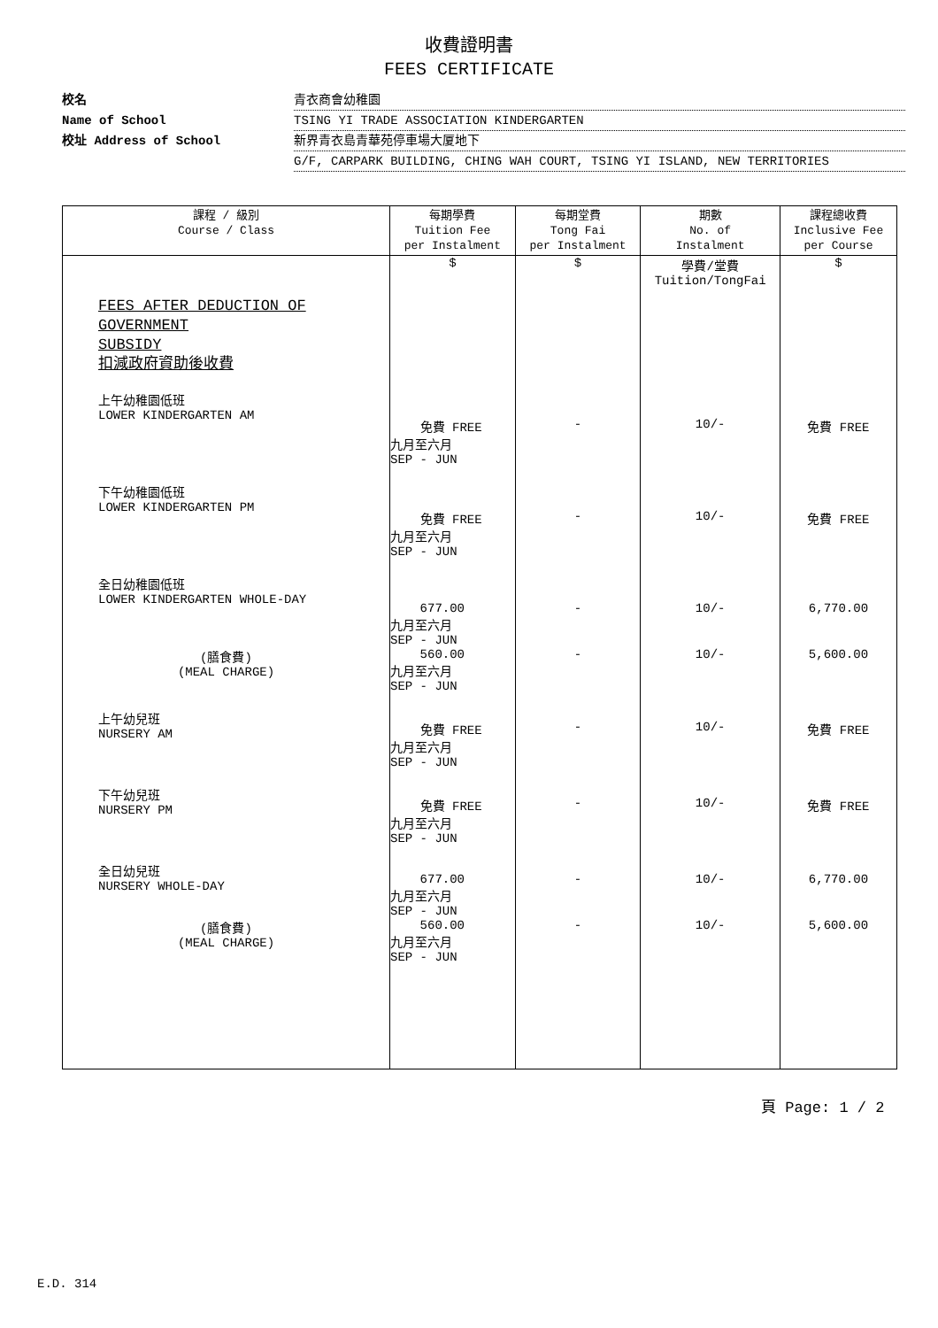收費證明書
FEES CERTIFICATE
校名 青衣商會幼稚園
Name of School TSING YI TRADE ASSOCIATION KINDERGARTEN
校址 Address of School 新界青衣島青華苑停車場大厦地下
G/F, CARPARK BUILDING, CHING WAH COURT, TSING YI ISLAND, NEW TERRITORIES
| 課程 / 級別 Course / Class | 每期學費 Tuition Fee per Instalment | 每期堂費 Tong Fai per Instalment | 期數 No. of Instalment | 課程總收費 Inclusive Fee per Course |
| --- | --- | --- | --- | --- |
| | $ | $ | 學費/堂費 Tuition/TongFai | $ |
| FEES AFTER DEDUCTION OF GOVERNMENT SUBSIDY 扣減政府資助後收費 | | | | |
| 上午幼稚園低班 LOWER KINDERGARTEN AM | 免費 FREE 九月至六月 SEP - JUN | - | 10/- | 免費 FREE |
| 下午幼稚園低班 LOWER KINDERGARTEN PM | 免費 FREE 九月至六月 SEP - JUN | - | 10/- | 免費 FREE |
| 全日幼稚園低班 LOWER KINDERGARTEN WHOLE-DAY | 677.00 九月至六月 SEP - JUN | - | 10/- | 6,770.00 |
| (膳食費) (MEAL CHARGE) | 560.00 九月至六月 SEP - JUN | - | 10/- | 5,600.00 |
| 上午幼兒班 NURSERY AM | 免費 FREE 九月至六月 SEP - JUN | - | 10/- | 免費 FREE |
| 下午幼兒班 NURSERY PM | 免費 FREE 九月至六月 SEP - JUN | - | 10/- | 免費 FREE |
| 全日幼兒班 NURSERY WHOLE-DAY | 677.00 九月至六月 SEP - JUN | - | 10/- | 6,770.00 |
| (膳食費) (MEAL CHARGE) | 560.00 九月至六月 SEP - JUN | - | 10/- | 5,600.00 |
頁 Page: 1 / 2
E.D. 314